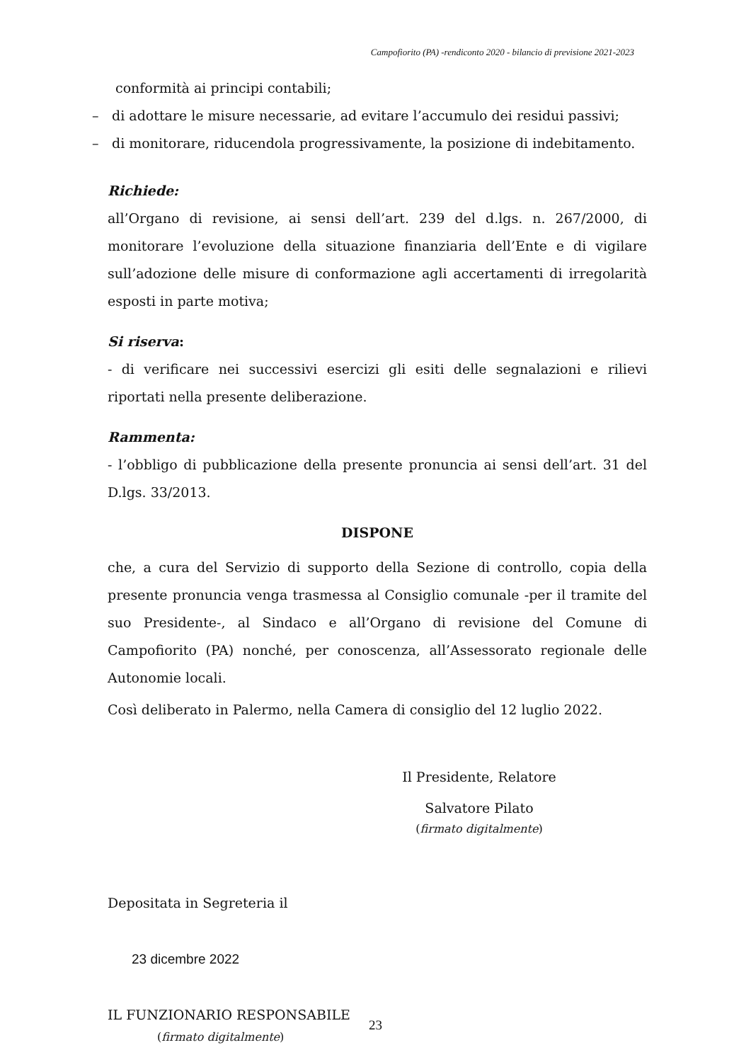Campofiorito (PA) -rendiconto 2020 - bilancio di previsione 2021-2023
conformità ai principi contabili;
– di adottare le misure necessarie, ad evitare l’accumulo dei residui passivi;
– di monitorare, riducendola progressivamente, la posizione di indebitamento.
Richiede:
all’Organo di revisione, ai sensi dell’art. 239 del d.lgs. n. 267/2000, di monitorare l’evoluzione della situazione finanziaria dell’Ente e di vigilare sull’adozione delle misure di conformazione agli accertamenti di irregolarità esposti in parte motiva;
Si riserva:
- di verificare nei successivi esercizi gli esiti delle segnalazioni e rilievi riportati nella presente deliberazione.
Rammenta:
- l’obbligo di pubblicazione della presente pronuncia ai sensi dell’art. 31 del D.lgs. 33/2013.
DISPONE
che, a cura del Servizio di supporto della Sezione di controllo, copia della presente pronuncia venga trasmessa al Consiglio comunale -per il tramite del suo Presidente-, al Sindaco e all’Organo di revisione del Comune di Campofiorito (PA) nonché, per conoscenza, all’Assessorato regionale delle Autonomie locali.
Così deliberato in Palermo, nella Camera di consiglio del 12 luglio 2022.
Il Presidente, Relatore
Salvatore Pilato
(firmato digitalmente)
Depositata in Segreteria il
23 dicembre 2022
IL FUNZIONARIO RESPONSABILE
(firmato digitalmente)
23